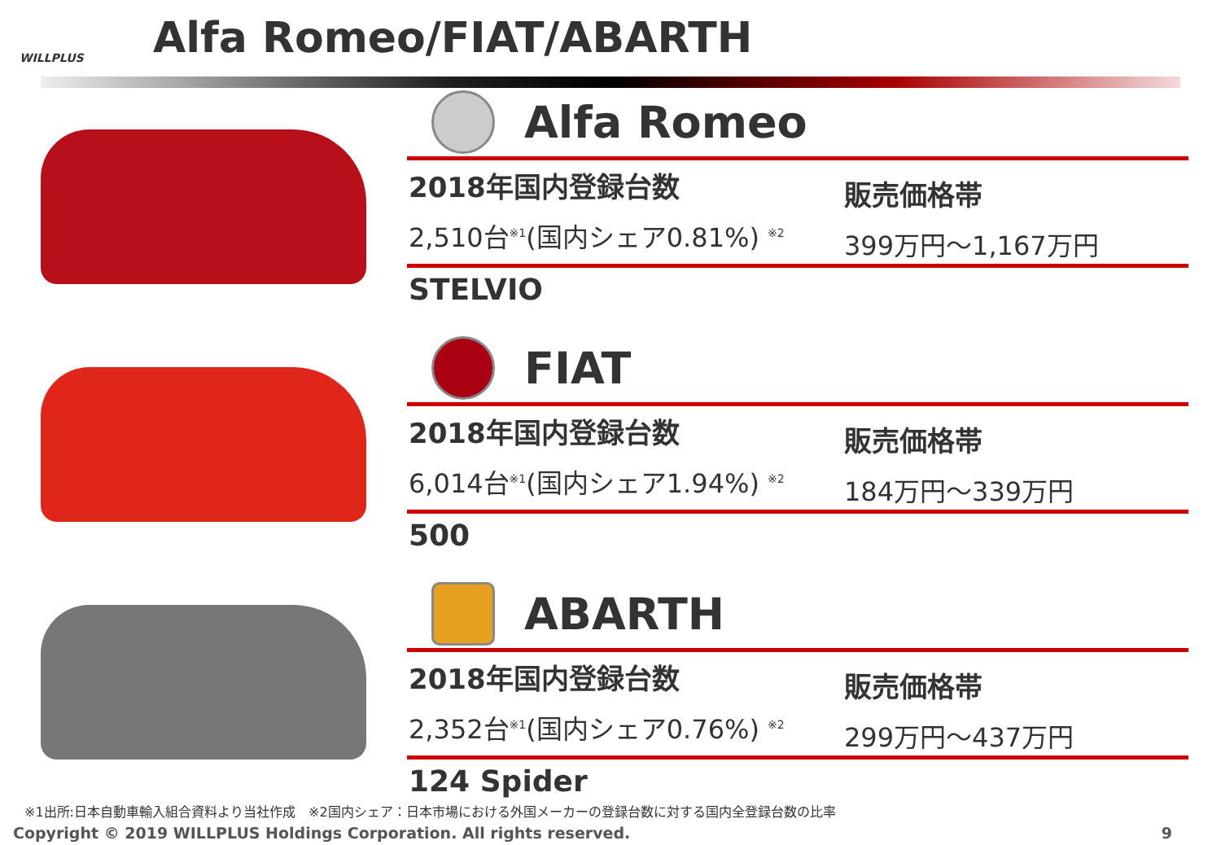WILLPLUS
Alfa Romeo/FIAT/ABARTH
Alfa Romeo
2018年国内登録台数
2,510台<sup>※1</sup>(国内シェア0.81%) <sup>※2</sup>
販売価格帯
399万円～1,167万円
STELVIO
FIAT
2018年国内登録台数
6,014台<sup>※1</sup>(国内シェア1.94%) <sup>※2</sup>
販売価格帯
184万円～339万円
500
ABARTH
2018年国内登録台数
2,352台<sup>※1</sup>(国内シェア0.76%) <sup>※2</sup>
販売価格帯
299万円～437万円
124 Spider
※1出所:日本自動車輸入組合資料より当社作成　※2国内シェア：日本市場における外国メーカーの登録台数に対する国内全登録台数の比率
Copyright © 2019 WILLPLUS Holdings Corporation. All rights reserved. 9